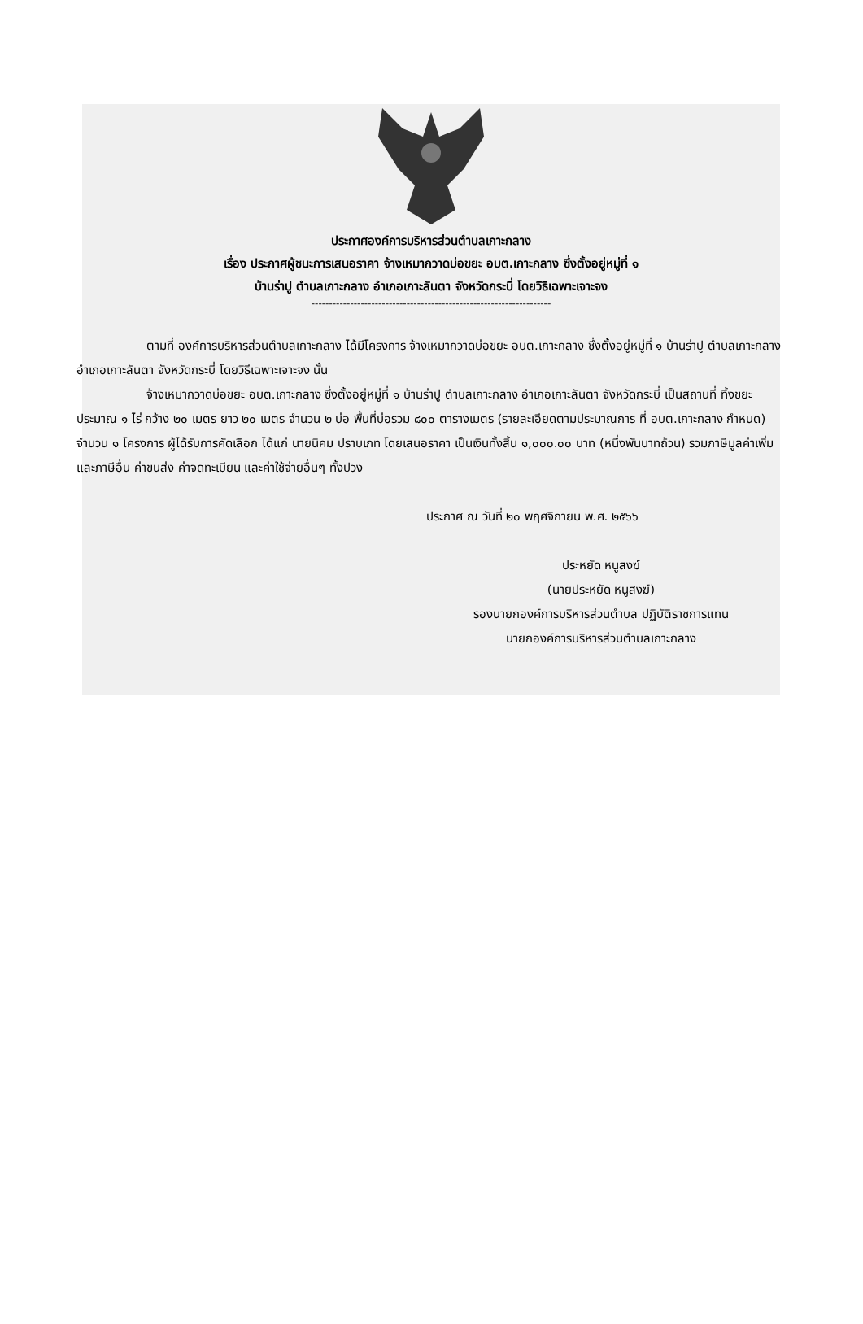ประกาศองค์การบริหารส่วนตำบลเกาะกลาง
เรื่อง ประกาศผู้ชนะการเสนอราคา จ้างเหมากวาดบ่อขยะ อบต.เกาะกลาง ซึ่งตั้งอยู่หมู่ที่ ๑
บ้านร่าปู ตำบลเกาะกลาง อำเภอเกาะลันตา จังหวัดกระบี่ โดยวิธีเฉพาะเจาะจง
--------------------------------------------------------------------
ตามที่ องค์การบริหารส่วนตำบลเกาะกลาง ได้มีโครงการ จ้างเหมากวาดบ่อขยะ อบต.เกาะกลาง ซึ่งตั้งอยู่หมู่ที่ ๑ บ้านร่าปู ตำบลเกาะกลาง อำเภอเกาะลันตา จังหวัดกระบี่ โดยวิธีเฉพาะเจาะจง นั้น
จ้างเหมากวาดบ่อขยะ อบต.เกาะกลาง ซึ่งตั้งอยู่หมู่ที่ ๑ บ้านร่าปู ตำบลเกาะกลาง อำเภอเกาะลันตา จังหวัดกระบี่ เป็นสถานที่ ทิ้งขยะ ประมาณ ๑ ไร่ กว้าง ๒๐ เมตร ยาว ๒๐ เมตร จำนวน ๒ บ่อ พื้นที่บ่อรวม ๘๐๐ ตารางเมตร (รายละเอียดตามประมาณการ ที่ อบต.เกาะกลาง กำหนด) จำนวน ๑ โครงการ ผู้ได้รับการคัดเลือก ได้แก่ นายนิคม ปราบเภท โดยเสนอราคา เป็นเงินทั้งสิ้น ๑,๐๐๐.๐๐ บาท (หนึ่งพันบาทถ้วน) รวมภาษีมูลค่าเพิ่มและภาษีอื่น ค่าขนส่ง ค่าจดทะเบียน และค่าใช้จ่ายอื่นๆ ทั้งปวง
ประกาศ ณ วันที่ ๒๐ พฤศจิกายน พ.ศ. ๒๕๖๖
ประหยัด หนูสงฆ์
(นายประหยัด หนูสงฆ์)
รองนายกองค์การบริหารส่วนตำบล ปฏิบัติราชการแทน
นายกองค์การบริหารส่วนตำบลเกาะกลาง